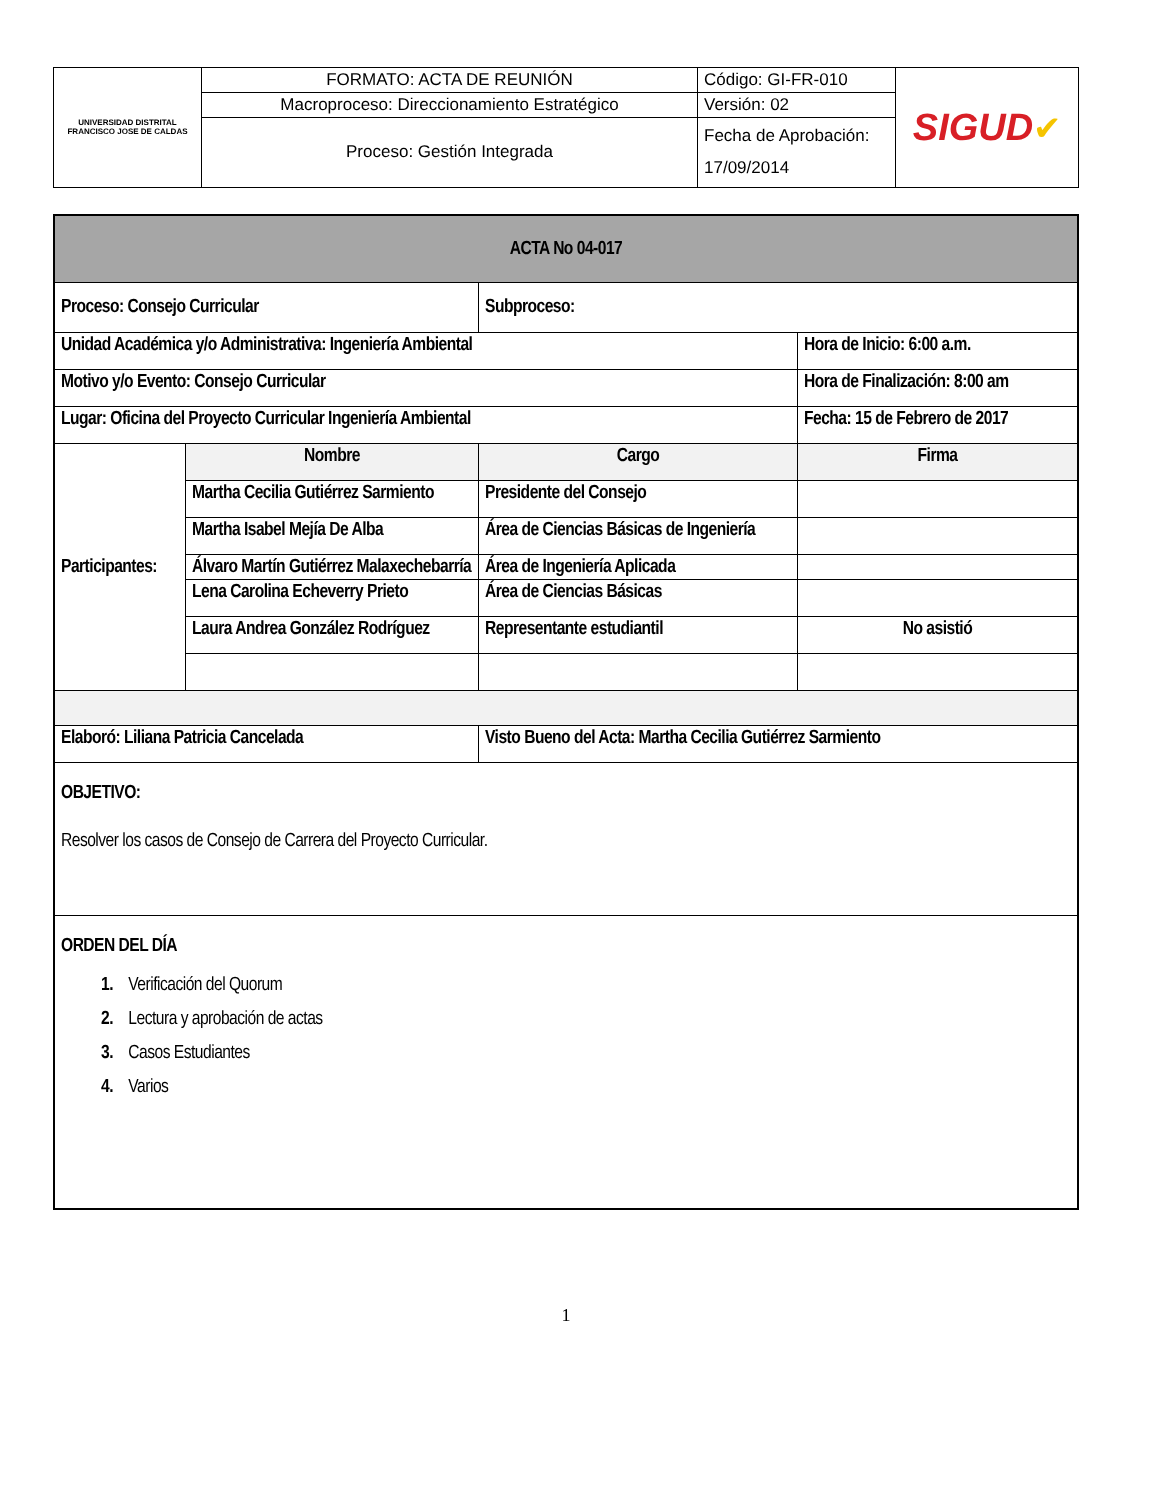| UNIVERSIDAD DISTRITAL FRANCISCO JOSE DE CALDAS | FORMATO: ACTA DE REUNIÓN | Código: GI-FR-010 | SIGUD ✔ |
| | Macroproceso: Direccionamiento Estratégico | Versión: 02 | |
| | Proceso: Gestión Integrada | Fecha de Aprobación: 17/09/2014 | |
| ACTA No 04-017 | | | |
| Proceso: Consejo Curricular | | Subproceso: | |
| Unidad Académica y/o Administrativa: Ingeniería Ambiental | | | Hora de Inicio: 6:00 a.m. |
| Motivo y/o Evento: Consejo Curricular | | | Hora de Finalización: 8:00 am |
| Lugar: Oficina del Proyecto Curricular Ingeniería Ambiental | | | Fecha: 15 de Febrero de 2017 |
| Participantes: | Nombre | Cargo | Firma |
| | Martha Cecilia Gutiérrez Sarmiento | Presidente del Consejo | |
| | Martha Isabel Mejía De Alba | Área de Ciencias Básicas de Ingeniería | |
| | Álvaro Martín Gutiérrez Malaxechebarría | Área de Ingeniería Aplicada | |
| | Lena Carolina Echeverry Prieto | Área de Ciencias Básicas | |
| | Laura Andrea González Rodríguez | Representante estudiantil | No asistió |
| Elaboró: Liliana Patricia Cancelada | | Visto Bueno del Acta: Martha Cecilia Gutiérrez Sarmiento | |
| OBJETIVO: Resolver los casos de Consejo de Carrera del Proyecto Curricular. | | | |
| ORDEN DEL DÍA 1. Verificación del Quorum 2. Lectura y aprobación de actas 3. Casos Estudiantes 4. Varios | | | |
1